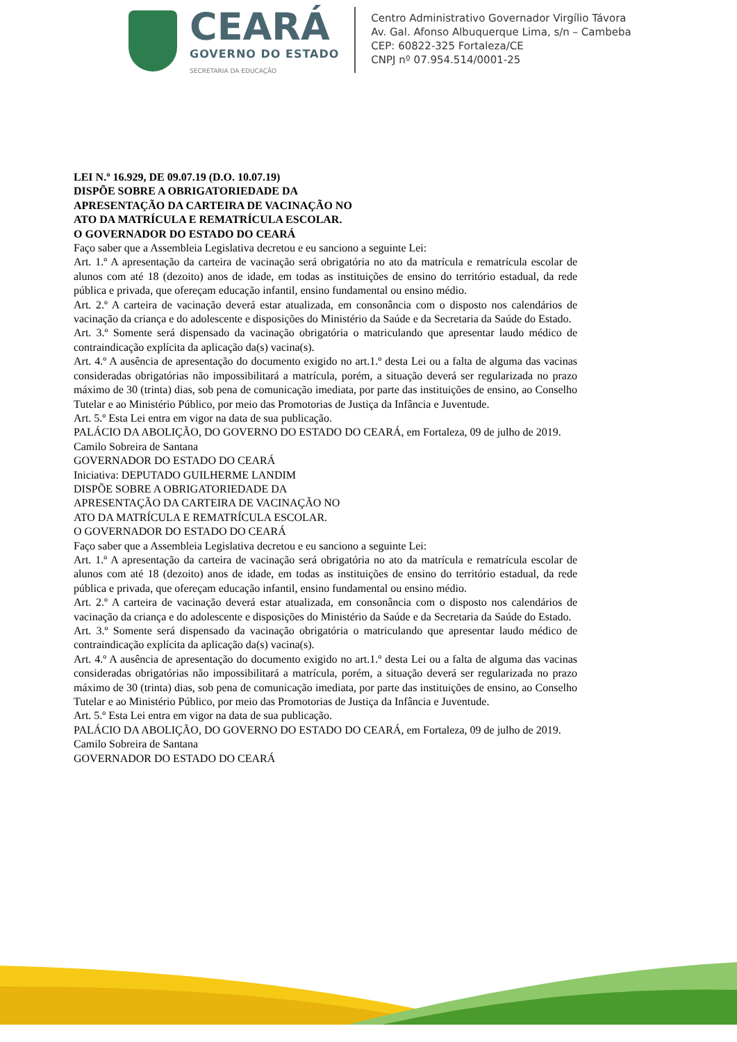CEARÁ
GOVERNO DO ESTADO
SECRETARIA DA EDUCAÇÃO
Centro Administrativo Governador Virgílio Távora
Av. Gal. Afonso Albuquerque Lima, s/n – Cambeba
CEP: 60822-325 Fortaleza/CE
CNPJ nº 07.954.514/0001-25
LEI N.º 16.929, DE 09.07.19 (D.O. 10.07.19)
DISPÕE SOBRE A OBRIGATORIEDADE DA
APRESENTAÇÃO DA CARTEIRA DE VACINAÇÃO NO
ATO DA MATRÍCULA E REMATRÍCULA ESCOLAR.
O GOVERNADOR DO ESTADO DO CEARÁ
Faço saber que a Assembleia Legislativa decretou e eu sanciono a seguinte Lei:
Art. 1.º A apresentação da carteira de vacinação será obrigatória no ato da matrícula e rematrícula escolar de alunos com até 18 (dezoito) anos de idade, em todas as instituições de ensino do território estadual, da rede pública e privada, que ofereçam educação infantil, ensino fundamental ou ensino médio.
Art. 2.º A carteira de vacinação deverá estar atualizada, em consonância com o disposto nos calendários de vacinação da criança e do adolescente e disposições do Ministério da Saúde e da Secretaria da Saúde do Estado.
Art. 3.º Somente será dispensado da vacinação obrigatória o matriculando que apresentar laudo médico de contraindicação explícita da aplicação da(s) vacina(s).
Art. 4.º A ausência de apresentação do documento exigido no art.1.º desta Lei ou a falta de alguma das vacinas consideradas obrigatórias não impossibilitará a matrícula, porém, a situação deverá ser regularizada no prazo máximo de 30 (trinta) dias, sob pena de comunicação imediata, por parte das instituições de ensino, ao Conselho Tutelar e ao Ministério Público, por meio das Promotorias de Justiça da Infância e Juventude.
Art. 5.º Esta Lei entra em vigor na data de sua publicação.
PALÁCIO DA ABOLIÇÃO, DO GOVERNO DO ESTADO DO CEARÁ, em Fortaleza, 09 de julho de 2019.
Camilo Sobreira de Santana
GOVERNADOR DO ESTADO DO CEARÁ
Iniciativa: DEPUTADO GUILHERME LANDIM
DISPÕE SOBRE A OBRIGATORIEDADE DA
APRESENTAÇÃO DA CARTEIRA DE VACINAÇÃO NO
ATO DA MATRÍCULA E REMATRÍCULA ESCOLAR.
O GOVERNADOR DO ESTADO DO CEARÁ
Faço saber que a Assembleia Legislativa decretou e eu sanciono a seguinte Lei:
Art. 1.º A apresentação da carteira de vacinação será obrigatória no ato da matrícula e rematrícula escolar de alunos com até 18 (dezoito) anos de idade, em todas as instituições de ensino do território estadual, da rede pública e privada, que ofereçam educação infantil, ensino fundamental ou ensino médio.
Art. 2.º A carteira de vacinação deverá estar atualizada, em consonância com o disposto nos calendários de vacinação da criança e do adolescente e disposições do Ministério da Saúde e da Secretaria da Saúde do Estado.
Art. 3.º Somente será dispensado da vacinação obrigatória o matriculando que apresentar laudo médico de contraindicação explícita da aplicação da(s) vacina(s).
Art. 4.º A ausência de apresentação do documento exigido no art.1.º desta Lei ou a falta de alguma das vacinas consideradas obrigatórias não impossibilitará a matrícula, porém, a situação deverá ser regularizada no prazo máximo de 30 (trinta) dias, sob pena de comunicação imediata, por parte das instituições de ensino, ao Conselho Tutelar e ao Ministério Público, por meio das Promotorias de Justiça da Infância e Juventude.
Art. 5.º Esta Lei entra em vigor na data de sua publicação.
PALÁCIO DA ABOLIÇÃO, DO GOVERNO DO ESTADO DO CEARÁ, em Fortaleza, 09 de julho de 2019.
Camilo Sobreira de Santana
GOVERNADOR DO ESTADO DO CEARÁ